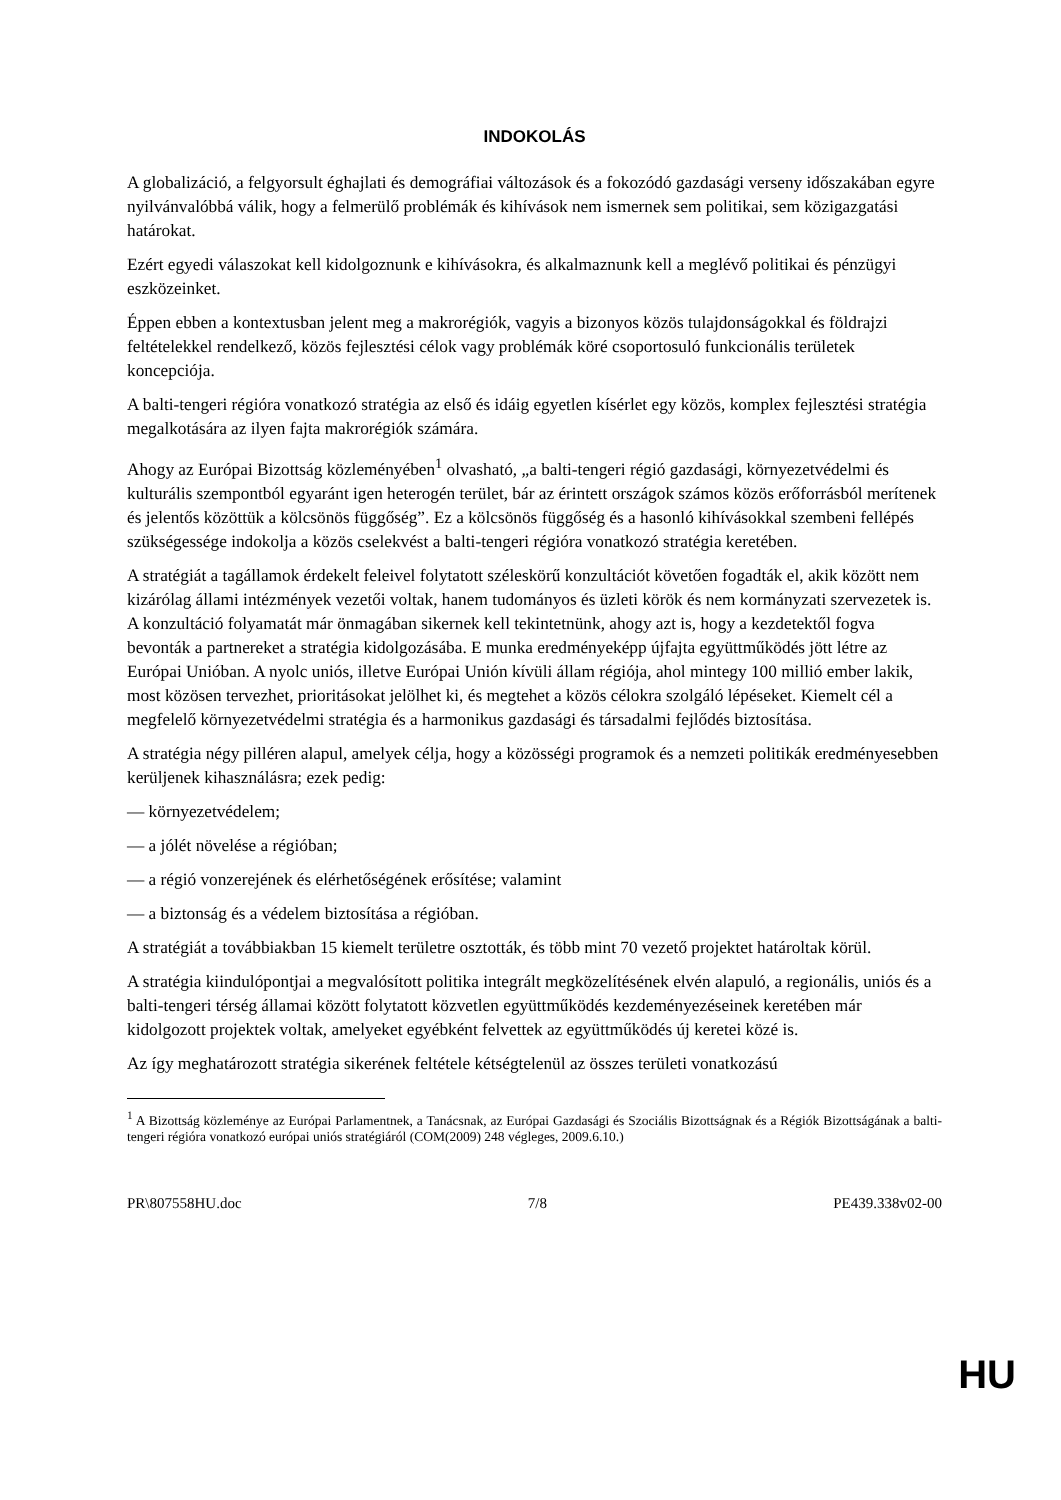INDOKOLÁS
A globalizáció, a felgyorsult éghajlati és demográfiai változások és a fokozódó gazdasági verseny időszakában egyre nyilvánvalóbbá válik, hogy a felmerülő problémák és kihívások nem ismernek sem politikai, sem közigazgatási határokat.
Ezért egyedi válaszokat kell kidolgoznunk e kihívásokra, és alkalmaznunk kell a meglévő politikai és pénzügyi eszközeinket.
Éppen ebben a kontextusban jelent meg a makrorégiók, vagyis a bizonyos közös tulajdonságokkal és földrajzi feltételekkel rendelkező, közös fejlesztési célok vagy problémák köré csoportosuló funkcionális területek koncepciója.
A balti-tengeri régióra vonatkozó stratégia az első és idáig egyetlen kísérlet egy közös, komplex fejlesztési stratégia megalkotására az ilyen fajta makrorégiók számára.
Ahogy az Európai Bizottság közleményében<sup>1</sup> olvasható, „a balti-tengeri régió gazdasági, környezetvédelmi és kulturális szempontból egyaránt igen heterogén terület, bár az érintett országok számos közös erőforrásból merítenek és jelentős közöttük a kölcsönös függőség”. Ez a kölcsönös függőség és a hasonló kihívásokkal szembeni fellépés szükségessége indokolja a közös cselekvést a balti-tengeri régióra vonatkozó stratégia keretében.
A stratégiát a tagállamok érdekelt feleivel folytatott széleskörű konzultációt követően fogadták el, akik között nem kizárólag állami intézmények vezetői voltak, hanem tudományos és üzleti körök és nem kormányzati szervezetek is. A konzultáció folyamatát már önmagában sikernek kell tekintetnünk, ahogy azt is, hogy a kezdetektől fogva bevonták a partnereket a stratégia kidolgozásába. E munka eredményeképp újfajta együttműködés jött létre az Európai Unióban. A nyolc uniós, illetve Európai Unión kívüli állam régiója, ahol mintegy 100 millió ember lakik, most közösen tervezhet, prioritásokat jelölhet ki, és megtehet a közös célokra szolgáló lépéseket. Kiemelt cél a megfelelő környezetvédelmi stratégia és a harmonikus gazdasági és társadalmi fejlődés biztosítása.
A stratégia négy pilléren alapul, amelyek célja, hogy a közösségi programok és a nemzeti politikák eredményesebben kerüljenek kihasználásra; ezek pedig:
— környezetvédelem;
— a jólét növelése a régióban;
— a régió vonzerejének és elérhetőségének erősítése; valamint
— a biztonság és a védelem biztosítása a régióban.
A stratégiát a továbbiakban 15 kiemelt területre osztották, és több mint 70 vezető projektet határoltak körül.
A stratégia kiindulópontjai a megvalósított politika integrált megközelítésének elvén alapuló, a regionális, uniós és a balti-tengeri térség államai között folytatott közvetlen együttműködés kezdeményezéseinek keretében már kidolgozott projektek voltak, amelyeket egyébként felvettek az együttműködés új keretei közé is.
Az így meghatározott stratégia sikerének feltétele kétségtelenül az összes területi vonatkozású
<sup>1</sup> A Bizottság közleménye az Európai Parlamentnek, a Tanácsnak, az Európai Gazdasági és Szociális Bizottságnak és a Régiók Bizottságának a balti-tengeri régióra vonatkozó európai uniós stratégiáról (COM(2009) 248 végleges, 2009.6.10.)
PR\807558HU.doc 7/8 PE439.338v02-00
HU